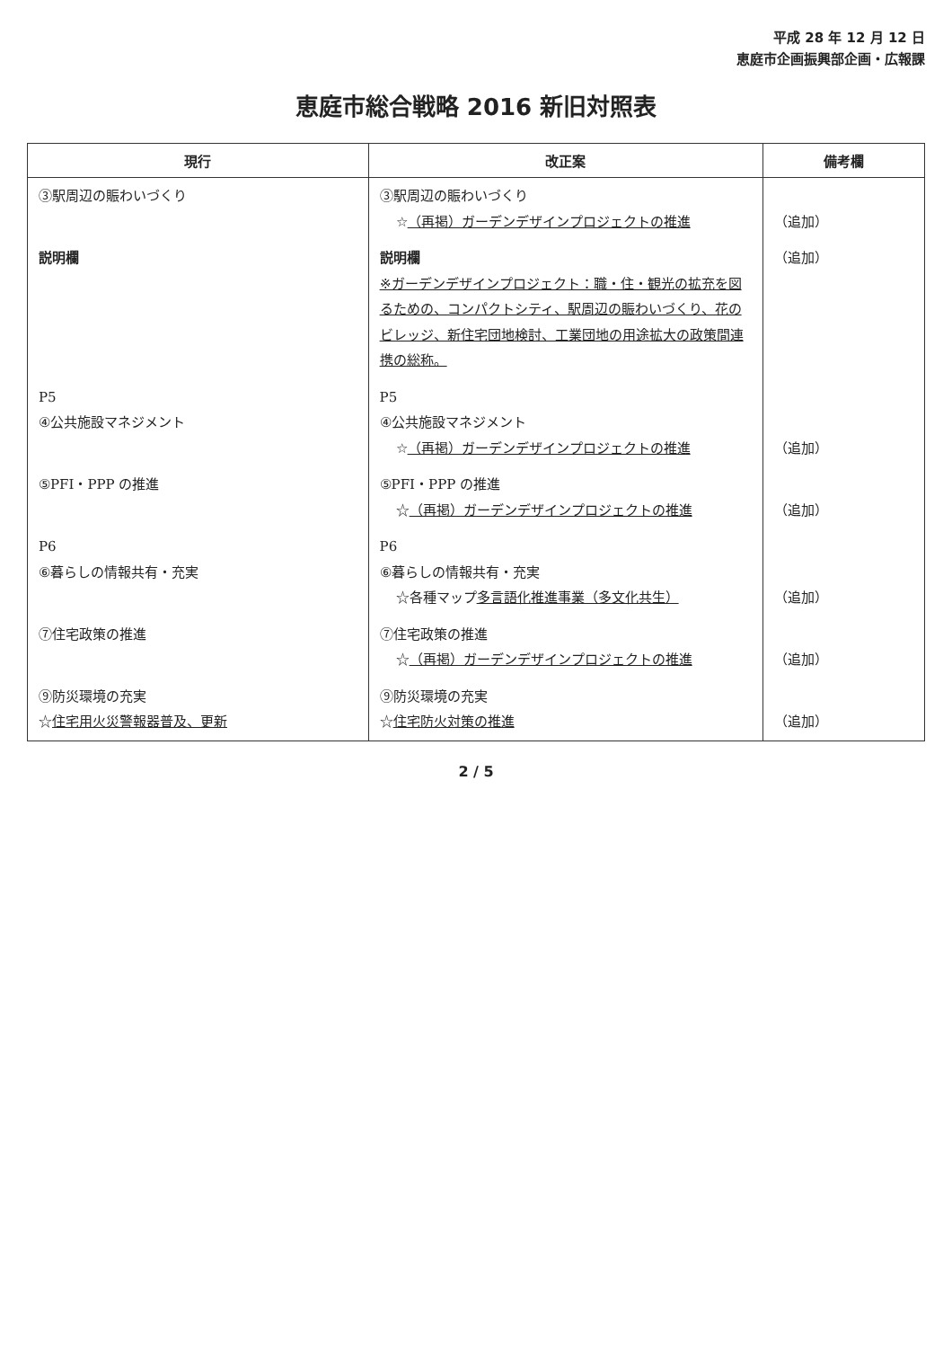平成 28 年 12 月 12 日
恵庭市企画振興部企画・広報課
恵庭市総合戦略 2016 新旧対照表
| 現行 | 改正案 | 備考欄 |
| --- | --- | --- |
| ③駅周辺の賑わいづくり | ③駅周辺の賑わいづくり ☆ （再掲）ガーデンデザインプロジェクトの推進 | （追加） |
| 説明欄 | 説明欄 ※ガーデンデザインプロジェクト：職・住・観光の拡充を図るための、コンパクトシティ、駅周辺の賑わいづくり、花のビレッジ、新住宅団地検討、工業団地の用途拡大の政策間連携の総称。 | （追加） |
| P5 ④公共施設マネジメント | P5 ④公共施設マネジメント ☆ （再掲）ガーデンデザインプロジェクトの推進 | （追加） |
| ⑤PFI・PPP の推進 | ⑤PFI・PPP の推進 ☆ （再掲）ガーデンデザインプロジェクトの推進 | （追加） |
| P6 ⑥暮らしの情報共有・充実 | P6 ⑥暮らしの情報共有・充実 ☆各種マップ 多言語化推進事業（多文化共生） | （追加） |
| ⑦住宅政策の推進 | ⑦住宅政策の推進 ☆ （再掲）ガーデンデザインプロジェクトの推進 | （追加） |
| ⑨防災環境の充実 ☆ 住宅用火災警報器普及、更新 | ⑨防災環境の充実 ☆ 住宅防火対策の推進 | （追加） |
2 / 5